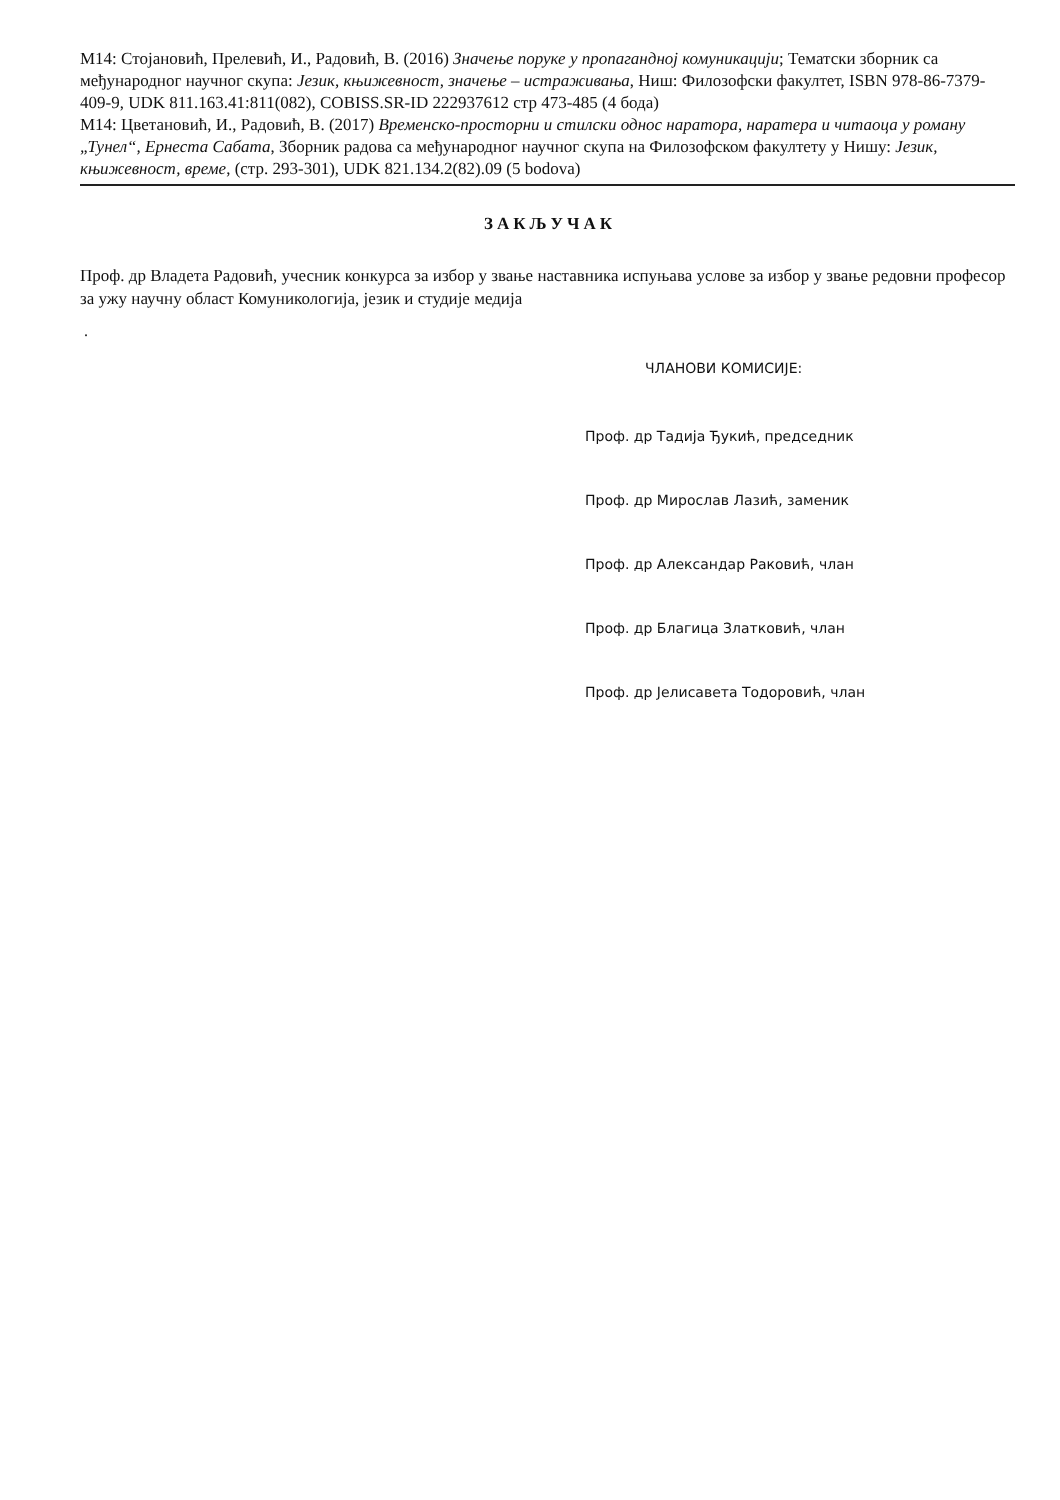M14: Стојановић, Прелевић, И., Радовић, В. (2016) Значење поруке у пропагандној комуникацији; Тематски зборник са међународног научног скупа: Језик, књижевност, значење – истраживања, Ниш: Филозофски факултет, ISBN 978-86-7379-409-9, UDK 811.163.41:811(082), COBISS.SR-ID 222937612 стр 473-485 (4 бода)
M14: Цветановић, И., Радовић, В. (2017) Временско-просторни и стилски однос наратора, наратера и читаоца у роману „Тунел“, Ернеста Сабата, Зборник радова са међународног научног скупа на Филозофском факултету у Нишу: Језик, књижевност, време, (стр. 293-301), UDK 821.134.2(82).09 (5 bodova)
ЗАКЉУЧАК
Проф. др Владета Радовић, учесник конкурса за избор у звање наставника испуњава услове за избор у звање редовни професор за ужу научну област Комуникологија, језик и студије медија
.
ЧЛАНОВИ КОМИСИЈЕ:
Проф. др Тадија Ђукић, председник
Проф. др Мирослав Лазић, заменик
Проф. др Александар Раковић, члан
Проф. др Благица Златковић, члан
Проф. др Јелисавета Тодоровић, члан